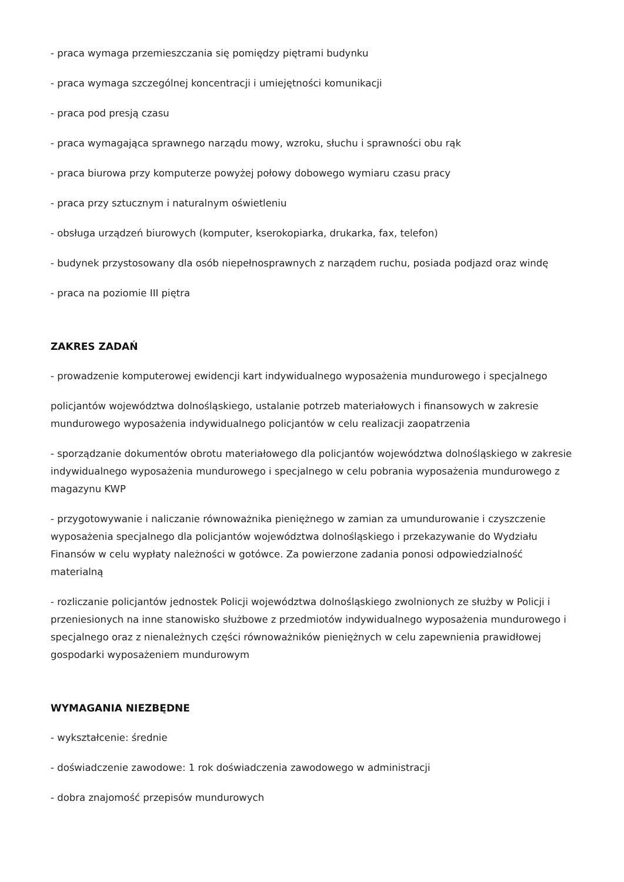- praca wymaga przemieszczania się pomiędzy piętrami budynku
- praca wymaga szczególnej koncentracji i umiejętności komunikacji
- praca pod presją czasu
- praca wymagająca sprawnego narządu mowy, wzroku, słuchu i sprawności obu rąk
- praca biurowa przy komputerze powyżej połowy dobowego wymiaru czasu pracy
- praca przy sztucznym i naturalnym oświetleniu
- obsługa urządzeń biurowych (komputer, kserokopiarka, drukarka, fax, telefon)
- budynek przystosowany dla osób niepełnosprawnych z narządem ruchu, posiada podjazd oraz windę
- praca na poziomie III piętra
ZAKRES ZADAŃ
- prowadzenie komputerowej ewidencji kart indywidualnego wyposażenia mundurowego i specjalnego
policjantów województwa dolnośląskiego, ustalanie potrzeb materiałowych i finansowych w zakresie mundurowego wyposażenia indywidualnego policjantów w celu realizacji zaopatrzenia
- sporządzanie dokumentów obrotu materiałowego dla policjantów województwa dolnośląskiego w zakresie indywidualnego wyposażenia mundurowego i specjalnego w celu pobrania wyposażenia mundurowego z magazynu KWP
- przygotowywanie i naliczanie równoważnika pieniężnego w zamian za umundurowanie i czyszczenie wyposażenia specjalnego dla policjantów województwa dolnośląskiego i przekazywanie do Wydziału Finansów w celu wypłaty należności w gotówce. Za powierzone zadania ponosi odpowiedzialność materialną
- rozliczanie policjantów jednostek Policji województwa dolnośląskiego zwolnionych ze służby w Policji i przeniesionych na inne stanowisko służbowe z przedmiotów indywidualnego wyposażenia mundurowego i specjalnego oraz z nienależnych części równoważników pieniężnych w celu zapewnienia prawidłowej gospodarki wyposażeniem mundurowym
WYMAGANIA NIEZBĘDNE
- wykształcenie: średnie
- doświadczenie zawodowe: 1 rok doświadczenia zawodowego w administracji
- dobra znajomość przepisów mundurowych